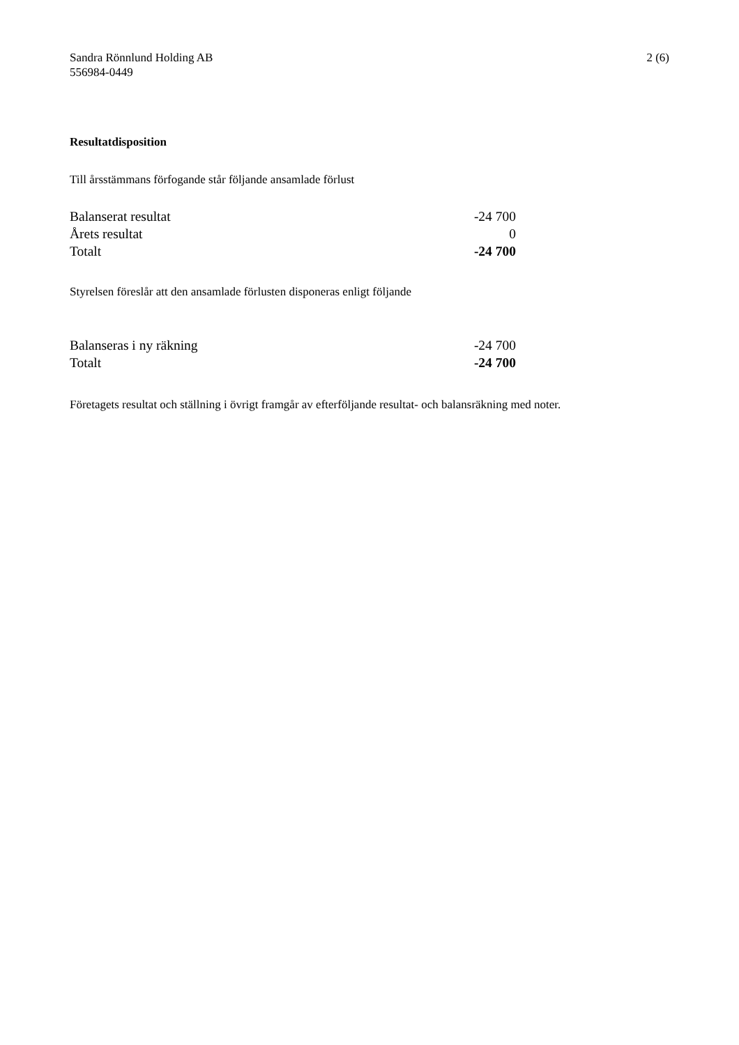Sandra Rönnlund Holding AB
556984-0449
2 (6)
Resultatdisposition
Till årsstämmans förfogande står följande ansamlade förlust
| Balanserat resultat | -24 700 |
| Årets resultat | 0 |
| Totalt | -24 700 |
Styrelsen föreslår att den ansamlade förlusten disponeras enligt följande
| Balanseras i ny räkning | -24 700 |
| Totalt | -24 700 |
Företagets resultat och ställning i övrigt framgår av efterföljande resultat- och balansräkning med noter.